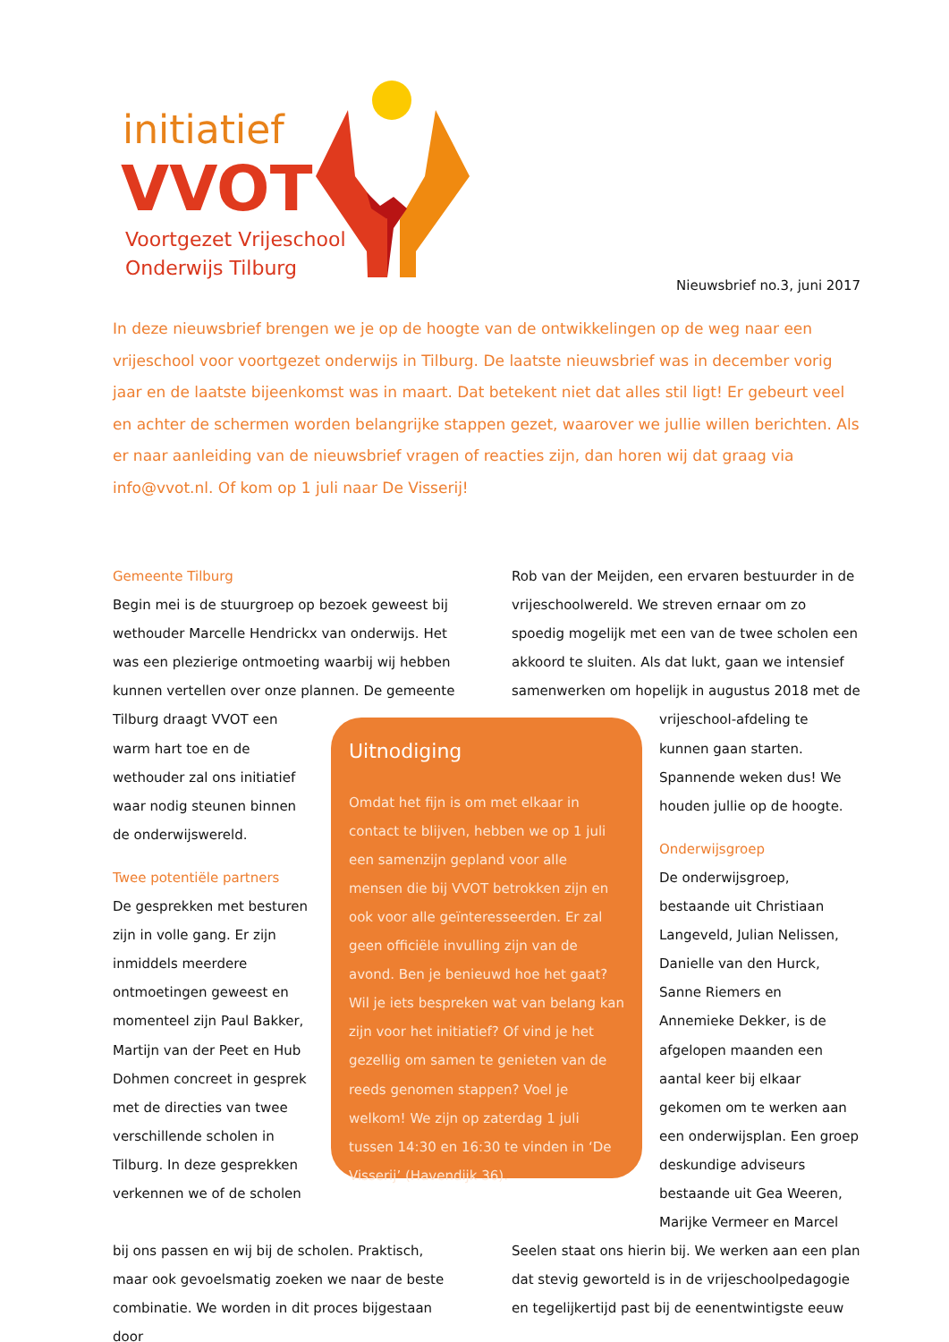initiatief
VVOT
Voortgezet Vrijeschool
Onderwijs Tilburg
Nieuwsbrief no.3, juni 2017
In deze nieuwsbrief brengen we je op de hoogte van de ontwikkelingen op de weg naar een vrijeschool voor voortgezet onderwijs in Tilburg. De laatste nieuwsbrief was in december vorig jaar en de laatste bijeenkomst was in maart. Dat betekent niet dat alles stil ligt! Er gebeurt veel en achter de schermen worden belangrijke stappen gezet, waarover we jullie willen berichten. Als er naar aanleiding van de nieuwsbrief vragen of reacties zijn, dan horen wij dat graag via info@vvot.nl. Of kom op 1 juli naar De Visserij!
Gemeente Tilburg
Begin mei is de stuurgroep op bezoek geweest bij wethouder Marcelle Hendrickx van onderwijs. Het was een plezierige ontmoeting waarbij wij hebben kunnen vertellen over onze plannen. De gemeente
Rob van der Meijden, een ervaren bestuurder in de vrijeschoolwereld. We streven ernaar om zo spoedig mogelijk met een van de twee scholen een akkoord te sluiten. Als dat lukt, gaan we intensief samenwerken om hopelijk in augustus 2018 met de
Tilburg draagt VVOT een warm hart toe en de wethouder zal ons initiatief waar nodig steunen binnen de onderwijswereld.
Twee potentiële partners
De gesprekken met besturen zijn in volle gang. Er zijn inmiddels meerdere ontmoetingen geweest en momenteel zijn Paul Bakker, Martijn van der Peet en Hub Dohmen concreet in gesprek met de directies van twee verschillende scholen in Tilburg. In deze gesprekken verkennen we of de scholen
Uitnodiging
Omdat het fijn is om met elkaar in contact te blijven, hebben we op 1 juli een samenzijn gepland voor alle mensen die bij VVOT betrokken zijn en ook voor alle geïnteresseerden. Er zal geen officiële invulling zijn van de avond. Ben je benieuwd hoe het gaat? Wil je iets bespreken wat van belang kan zijn voor het initiatief? Of vind je het gezellig om samen te genieten van de reeds genomen stappen? Voel je welkom! We zijn op zaterdag 1 juli tussen 14:30 en 16:30 te vinden in ‘De Visserij’ (Havendijk 36).
vrijeschool-afdeling te kunnen gaan starten. Spannende weken dus! We houden jullie op de hoogte.
Onderwijsgroep
De onderwijsgroep, bestaande uit Christiaan Langeveld, Julian Nelissen, Danielle van den Hurck, Sanne Riemers en Annemieke Dekker, is de afgelopen maanden een aantal keer bij elkaar gekomen om te werken aan een onderwijsplan. Een groep deskundige adviseurs bestaande uit Gea Weeren, Marijke Vermeer en Marcel
bij ons passen en wij bij de scholen. Praktisch, maar ook gevoelsmatig zoeken we naar de beste combinatie. We worden in dit proces bijgestaan door
Seelen staat ons hierin bij. We werken aan een plan dat stevig geworteld is in de vrijeschoolpedagogie en tegelijkertijd past bij de eenentwintigste eeuw